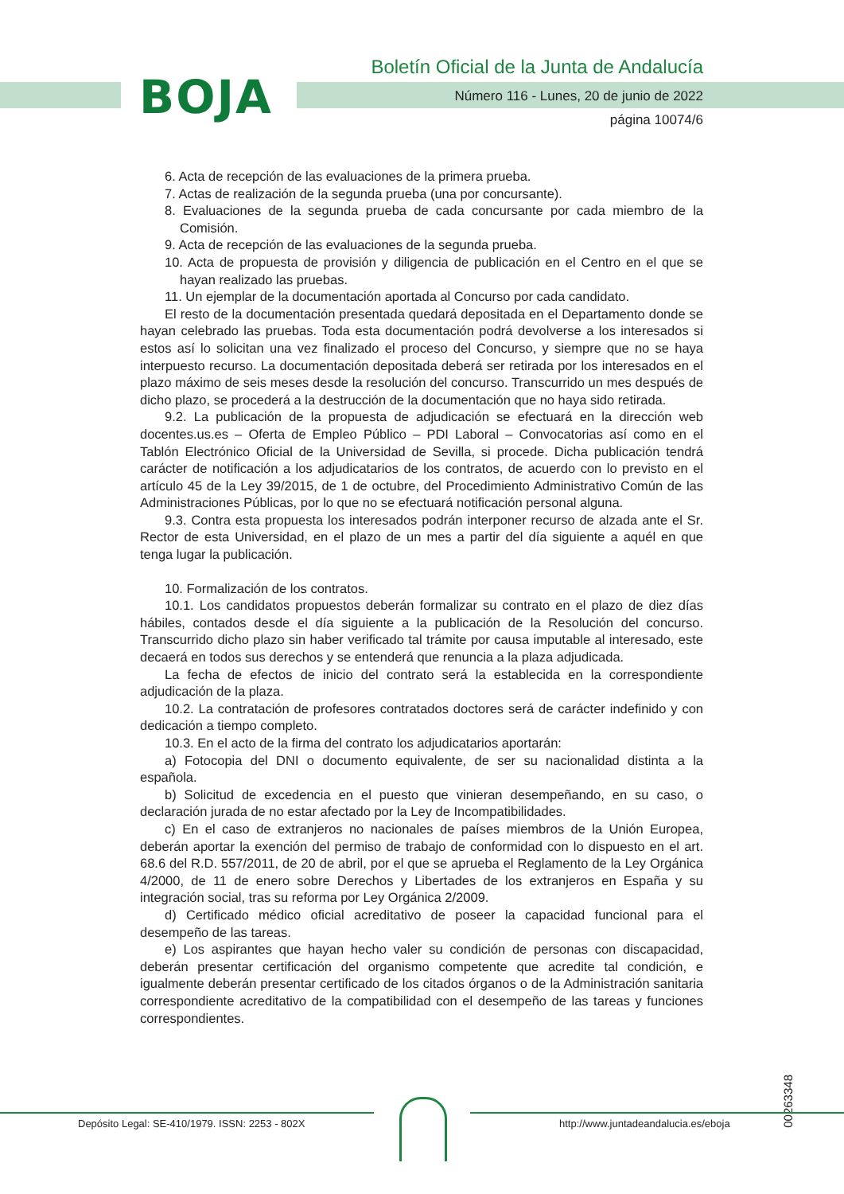BOJA
Boletín Oficial de la Junta de Andalucía
Número 116 - Lunes, 20 de junio de 2022
página 10074/6
6. Acta de recepción de las evaluaciones de la primera prueba.
7. Actas de realización de la segunda prueba (una por concursante).
8. Evaluaciones de la segunda prueba de cada concursante por cada miembro de la Comisión.
9. Acta de recepción de las evaluaciones de la segunda prueba.
10. Acta de propuesta de provisión y diligencia de publicación en el Centro en el que se hayan realizado las pruebas.
11. Un ejemplar de la documentación aportada al Concurso por cada candidato.
El resto de la documentación presentada quedará depositada en el Departamento donde se hayan celebrado las pruebas. Toda esta documentación podrá devolverse a los interesados si estos así lo solicitan una vez finalizado el proceso del Concurso, y siempre que no se haya interpuesto recurso. La documentación depositada deberá ser retirada por los interesados en el plazo máximo de seis meses desde la resolución del concurso. Transcurrido un mes después de dicho plazo, se procederá a la destrucción de la documentación que no haya sido retirada.
9.2. La publicación de la propuesta de adjudicación se efectuará en la dirección web docentes.us.es – Oferta de Empleo Público – PDI Laboral – Convocatorias así como en el Tablón Electrónico Oficial de la Universidad de Sevilla, si procede. Dicha publicación tendrá carácter de notificación a los adjudicatarios de los contratos, de acuerdo con lo previsto en el artículo 45 de la Ley 39/2015, de 1 de octubre, del Procedimiento Administrativo Común de las Administraciones Públicas, por lo que no se efectuará notificación personal alguna.
9.3. Contra esta propuesta los interesados podrán interponer recurso de alzada ante el Sr. Rector de esta Universidad, en el plazo de un mes a partir del día siguiente a aquél en que tenga lugar la publicación.
10. Formalización de los contratos.
10.1. Los candidatos propuestos deberán formalizar su contrato en el plazo de diez días hábiles, contados desde el día siguiente a la publicación de la Resolución del concurso. Transcurrido dicho plazo sin haber verificado tal trámite por causa imputable al interesado, este decaerá en todos sus derechos y se entenderá que renuncia a la plaza adjudicada.
La fecha de efectos de inicio del contrato será la establecida en la correspondiente adjudicación de la plaza.
10.2. La contratación de profesores contratados doctores será de carácter indefinido y con dedicación a tiempo completo.
10.3. En el acto de la firma del contrato los adjudicatarios aportarán:
a) Fotocopia del DNI o documento equivalente, de ser su nacionalidad distinta a la española.
b) Solicitud de excedencia en el puesto que vinieran desempeñando, en su caso, o declaración jurada de no estar afectado por la Ley de Incompatibilidades.
c) En el caso de extranjeros no nacionales de países miembros de la Unión Europea, deberán aportar la exención del permiso de trabajo de conformidad con lo dispuesto en el art. 68.6 del R.D. 557/2011, de 20 de abril, por el que se aprueba el Reglamento de la Ley Orgánica 4/2000, de 11 de enero sobre Derechos y Libertades de los extranjeros en España y su integración social, tras su reforma por Ley Orgánica 2/2009.
d) Certificado médico oficial acreditativo de poseer la capacidad funcional para el desempeño de las tareas.
e) Los aspirantes que hayan hecho valer su condición de personas con discapacidad, deberán presentar certificación del organismo competente que acredite tal condición, e igualmente deberán presentar certificado de los citados órganos o de la Administración sanitaria correspondiente acreditativo de la compatibilidad con el desempeño de las tareas y funciones correspondientes.
00263348
Depósito Legal: SE-410/1979. ISSN: 2253 - 802X
http://www.juntadeandalucia.es/eboja